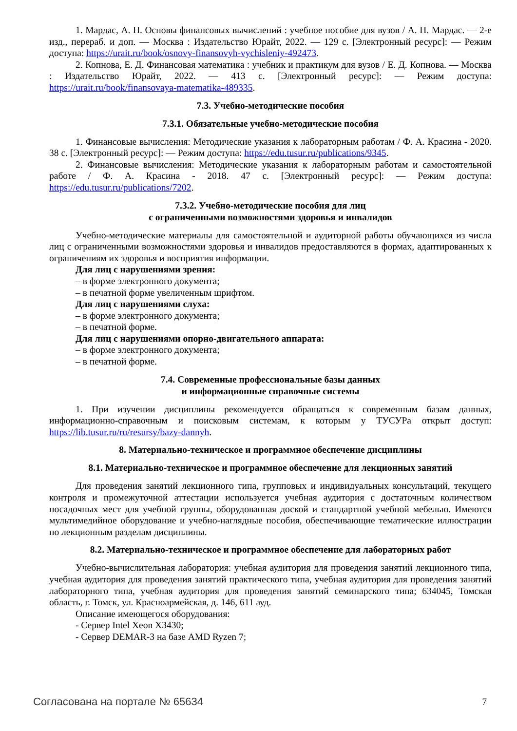1. Мардас, А. Н. Основы финансовых вычислений : учебное пособие для вузов / А. Н. Мардас. — 2-е изд., перераб. и доп. — Москва : Издательство Юрайт, 2022. — 129 с. [Электронный ресурс]: — Режим доступа: https://urait.ru/book/osnovy-finansovyh-vychisleniy-492473.
2. Копнова, Е. Д. Финансовая математика : учебник и практикум для вузов / Е. Д. Копнова. — Москва : Издательство Юрайт, 2022. — 413 с. [Электронный ресурс]: — Режим доступа: https://urait.ru/book/finansovaya-matematika-489335.
7.3. Учебно-методические пособия
7.3.1. Обязательные учебно-методические пособия
1. Финансовые вычисления: Методические указания к лабораторным работам / Ф. А. Красина - 2020. 38 с. [Электронный ресурс]: — Режим доступа: https://edu.tusur.ru/publications/9345.
2. Финансовые вычисления: Методические указания к лабораторным работам и самостоятельной работе / Ф. А. Красина - 2018. 47 с. [Электронный ресурс]: — Режим доступа: https://edu.tusur.ru/publications/7202.
7.3.2. Учебно-методические пособия для лиц
с ограниченными возможностями здоровья и инвалидов
Учебно-методические материалы для самостоятельной и аудиторной работы обучающихся из числа лиц с ограниченными возможностями здоровья и инвалидов предоставляются в формах, адаптированных к ограничениям их здоровья и восприятия информации.
Для лиц с нарушениями зрения:
– в форме электронного документа;
– в печатной форме увеличенным шрифтом.
Для лиц с нарушениями слуха:
– в форме электронного документа;
– в печатной форме.
Для лиц с нарушениями опорно-двигательного аппарата:
– в форме электронного документа;
– в печатной форме.
7.4. Современные профессиональные базы данных
и информационные справочные системы
1. При изучении дисциплины рекомендуется обращаться к современным базам данных, информационно-справочным и поисковым системам, к которым у ТУСУРа открыт доступ: https://lib.tusur.ru/ru/resursy/bazy-dannyh.
8. Материально-техническое и программное обеспечение дисциплины
8.1. Материально-техническое и программное обеспечение для лекционных занятий
Для проведения занятий лекционного типа, групповых и индивидуальных консультаций, текущего контроля и промежуточной аттестации используется учебная аудитория с достаточным количеством посадочных мест для учебной группы, оборудованная доской и стандартной учебной мебелью. Имеются мультимедийное оборудование и учебно-наглядные пособия, обеспечивающие тематические иллюстрации по лекционным разделам дисциплины.
8.2. Материально-техническое и программное обеспечение для лабораторных работ
Учебно-вычислительная лаборатория: учебная аудитория для проведения занятий лекционного типа, учебная аудитория для проведения занятий практического типа, учебная аудитория для проведения занятий лабораторного типа, учебная аудитория для проведения занятий семинарского типа; 634045, Томская область, г. Томск, ул. Красноармейская, д. 146, 611 ауд.
Описание имеющегося оборудования:
- Сервер Intel Xeon X3430;
- Сервер DEMAR-3 на базе AMD Ryzen 7;
Согласована на портале № 65634 7